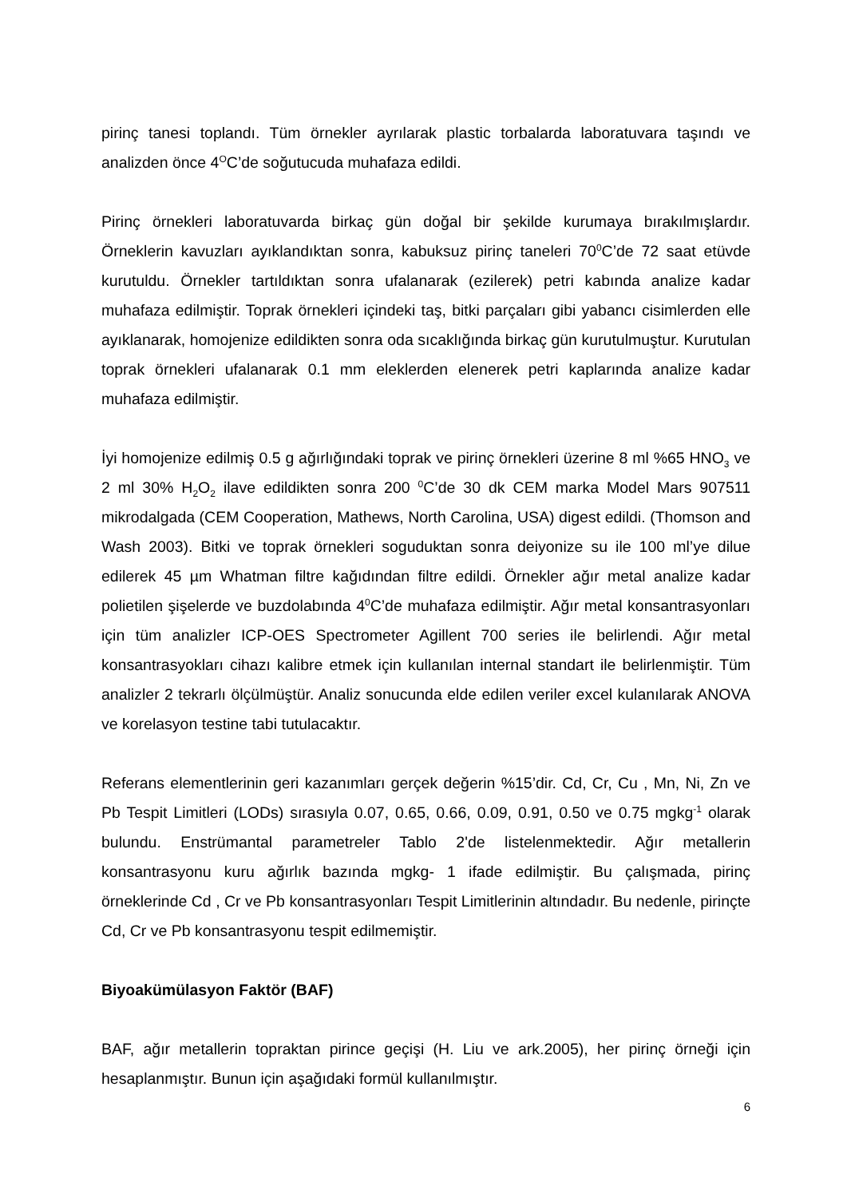pirinç tanesi toplandı. Tüm örnekler ayrılarak plastic torbalarda laboratuvara taşındı ve analizden önce 4<sup>O</sup>C’de soğutucuda muhafaza edildi.
Pirinç örnekleri laboratuvarda birkaç gün doğal bir şekilde kurumaya bırakılmışlardır. Örneklerin kavuzları ayıklandıktan sonra, kabuksuz pirinç taneleri 70<sup>0</sup>C’de 72 saat etüvde kurutuldu. Örnekler tartıldıktan sonra ufalanarak (ezilerek) petri kabında analize kadar muhafaza edilmiştir. Toprak örnekleri içindeki taş, bitki parçaları gibi yabancı cisimlerden elle ayıklanarak, homojenize edildikten sonra oda sıcaklığında birkaç gün kurutulmuştur. Kurutulan toprak örnekleri ufalanarak 0.1 mm eleklerden elenerek petri kaplarında analize kadar muhafaza edilmiştir.
İyi homojenize edilmiş 0.5 g ağırlığındaki toprak ve pirinç örnekleri üzerine 8 ml %65 HNO<sub>3</sub> ve 2 ml 30% H<sub>2</sub>O<sub>2</sub> ilave edildikten sonra 200 <sup>0</sup>C’de 30 dk CEM marka Model Mars 907511 mikrodalgada (CEM Cooperation, Mathews, North Carolina, USA) digest edildi. (Thomson and Wash 2003). Bitki ve toprak örnekleri soguduktan sonra deiyonize su ile 100 ml’ye dilue edilerek 45 µm Whatman filtre kağıdından filtre edildi. Örnekler ağır metal analize kadar polietilen şişelerde ve buzdolabında 4<sup>0</sup>C’de muhafaza edilmiştir. Ağır metal konsantrasyonları için tüm analizler ICP-OES Spectrometer Agillent 700 series ile belirlendi. Ağır metal konsantrasyokları cihazı kalibre etmek için kullanılan internal standart ile belirlenmiştir. Tüm analizler 2 tekrarlı ölçülmüştür. Analiz sonucunda elde edilen veriler excel kulanılarak ANOVA ve korelasyon testine tabi tutulacaktır.
Referans elementlerinin geri kazanımları gerçek değerin %15’dir. Cd, Cr, Cu , Mn, Ni, Zn ve Pb Tespit Limitleri (LODs) sırasıyla 0.07, 0.65, 0.66, 0.09, 0.91, 0.50 ve 0.75 mgkg<sup>-1</sup> olarak bulundu. Enstrümantal parametreler Tablo 2'de listelenmektedir. Ağır metallerin konsantrasyonu kuru ağırlık bazında mgkg- 1 ifade edilmiştir. Bu çalışmada, pirinç örneklerinde Cd , Cr ve Pb konsantrasyonları Tespit Limitlerinin altındadır. Bu nedenle, pirinçte Cd, Cr ve Pb konsantrasyonu tespit edilmemiştir.
Biyoakümülasyon Faktör (BAF)
BAF, ağır metallerin topraktan pirince geçişi (H. Liu ve ark.2005), her pirinç örneği için hesaplanmıştır. Bunun için aşağıdaki formül kullanılmıştır.
6